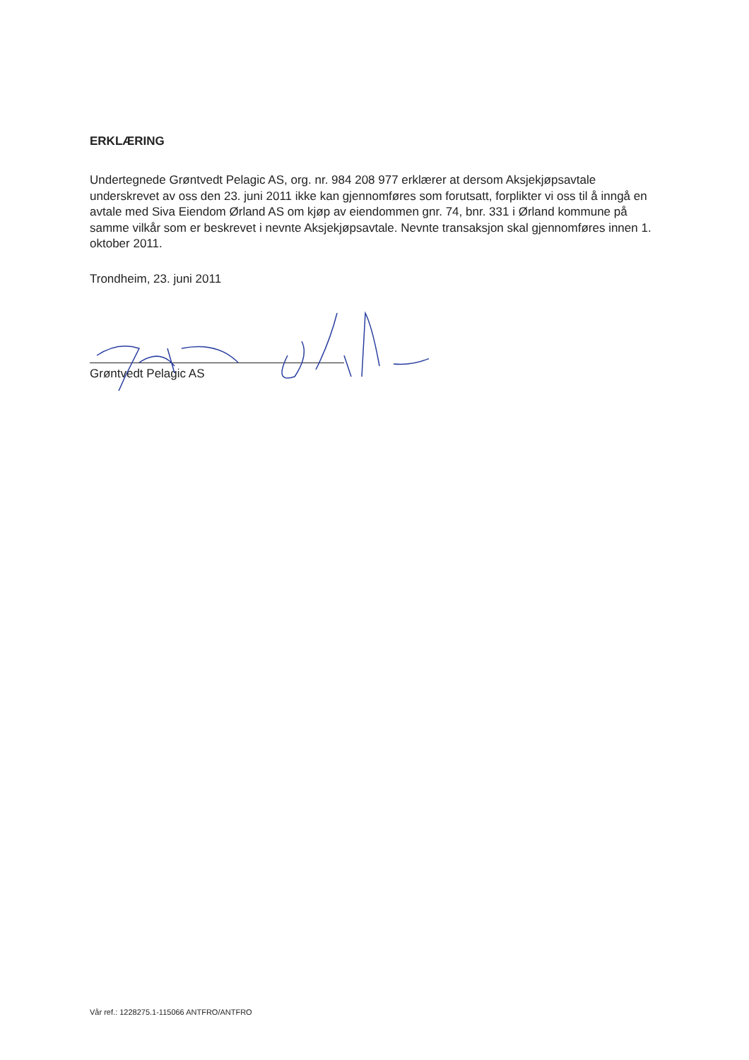ERKLÆRING
Undertegnede Grøntvedt Pelagic AS, org. nr. 984 208 977 erklærer at dersom Aksjekjøpsavtale underskrevet av oss den 23. juni 2011 ikke kan gjennomføres som forutsatt, forplikter vi oss til å inngå en avtale med Siva Eiendom Ørland AS om kjøp av eiendommen gnr. 74, bnr. 331 i Ørland kommune på samme vilkår som er beskrevet i nevnte Aksjekjøpsavtale. Nevnte transaksjon skal gjennomføres innen 1. oktober 2011.
Trondheim, 23. juni 2011
Grøntvedt Pelagic AS
Vår ref.: 1228275.1-115066 ANTFRO/ANTFRO